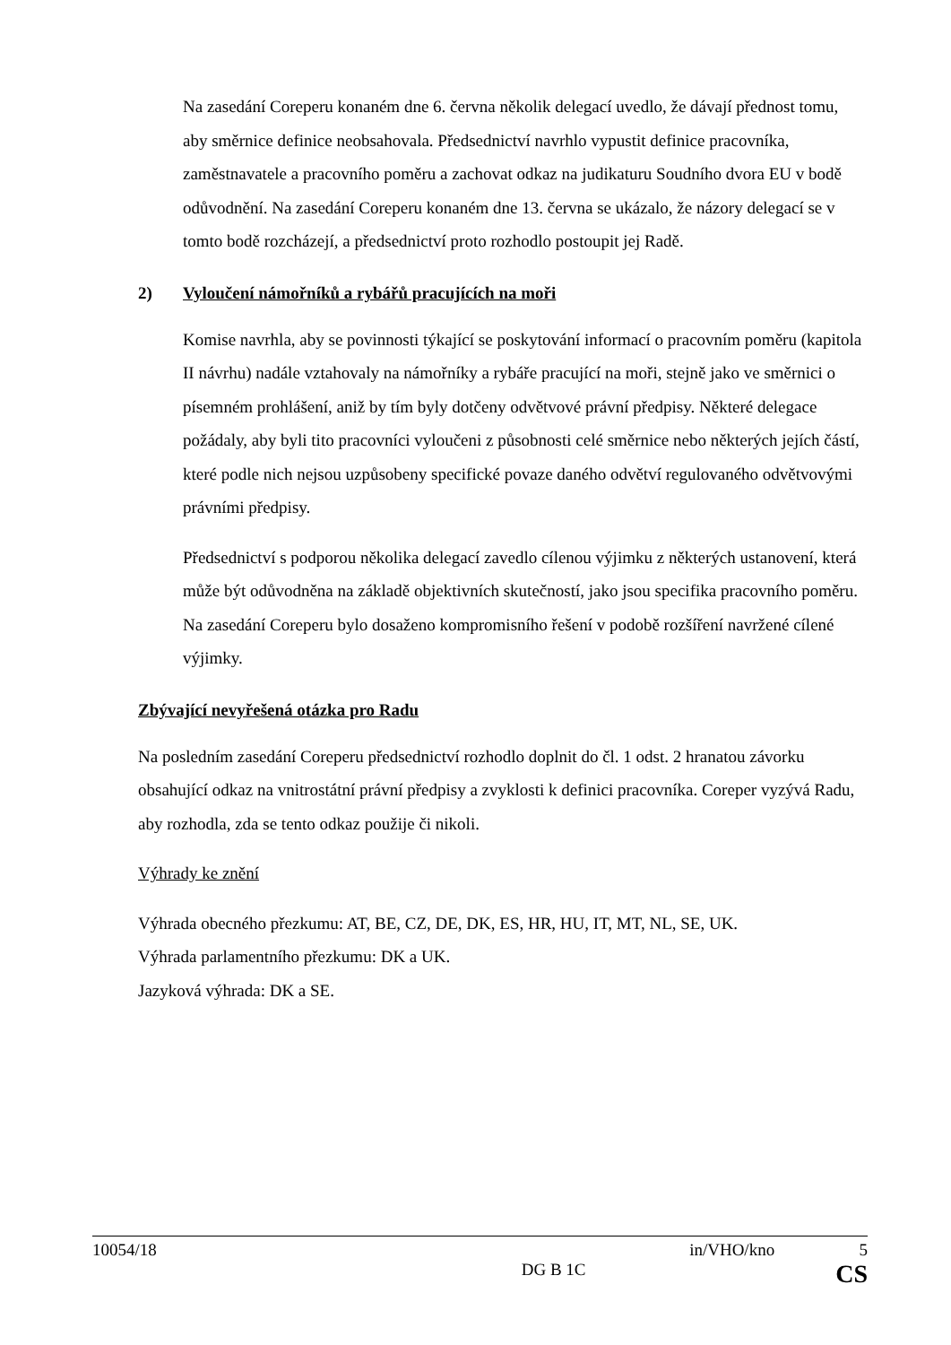Na zasedání Coreperu konaném dne 6. června několik delegací uvedlo, že dávají přednost tomu, aby směrnice definice neobsahovala. Předsednictví navrhlo vypustit definice pracovníka, zaměstnavatele a pracovního poměru a zachovat odkaz na judikaturu Soudního dvora EU v bodě odůvodnění. Na zasedání Coreperu konaném dne 13. června se ukázalo, že názory delegací se v tomto bodě rozcházejí, a předsednictví proto rozhodlo postoupit jej Radě.
2) Vyloučení námořníků a rybářů pracujících na moři
Komise navrhla, aby se povinnosti týkající se poskytování informací o pracovním poměru (kapitola II návrhu) nadále vztahovaly na námořníky a rybáře pracující na moři, stejně jako ve směrnici o písemném prohlášení, aniž by tím byly dotčeny odvětvové právní předpisy. Některé delegace požádaly, aby byli tito pracovníci vyloučeni z působnosti celé směrnice nebo některých jejích částí, které podle nich nejsou uzpůsobeny specifické povaze daného odvětví regulovaného odvětvovými právními předpisy.
Předsednictví s podporou několika delegací zavedlo cílenou výjimku z některých ustanovení, která může být odůvodněna na základě objektivních skutečností, jako jsou specifika pracovního poměru. Na zasedání Coreperu bylo dosaženo kompromisního řešení v podobě rozšíření navržené cílené výjimky.
Zbývající nevyřešená otázka pro Radu
Na posledním zasedání Coreperu předsednictví rozhodlo doplnit do čl. 1 odst. 2 hranatou závorku obsahující odkaz na vnitrostátní právní předpisy a zvyklosti k definici pracovníka. Coreper vyzývá Radu, aby rozhodla, zda se tento odkaz použije či nikoli.
Výhrady ke znění
Výhrada obecného přezkumu: AT, BE, CZ, DE, DK, ES, HR, HU, IT, MT, NL, SE, UK.
Výhrada parlamentního přezkumu: DK a UK.
Jazyková výhrada: DK a SE.
10054/18 in/VHO/kno 5
DG B 1C CS